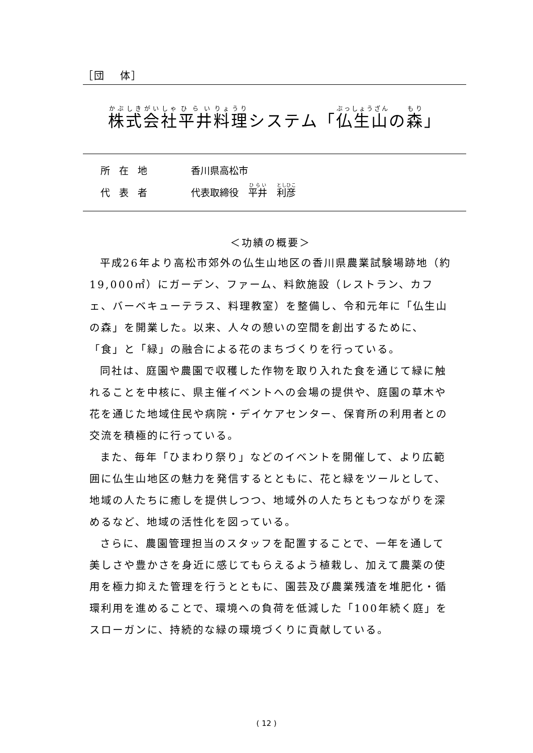［団　 体］
株式会社平井料理システム「仏生山の森」
所在地 香川県高松市
代表者 代表取締役　平井　利彦
＜功績の概要＞
平成26年より高松市郊外の仏生山地区の香川県農業試験場跡地（約19,000㎡）にガーデン、ファーム、料飲施設（レストラン、カフェ、バーベキューテラス、料理教室）を整備し、令和元年に「仏生山の森」を開業した。以来、人々の憩いの空間を創出するために、「食」と「緑」の融合による花のまちづくりを行っている。
同社は、庭園や農園で収穫した作物を取り入れた食を通じて緑に触れることを中核に、県主催イベントへの会場の提供や、庭園の草木や花を通じた地域住民や病院・デイケアセンター、保育所の利用者との交流を積極的に行っている。
また、毎年「ひまわり祭り」などのイベントを開催して、より広範囲に仏生山地区の魅力を発信するとともに、花と緑をツールとして、地域の人たちに癒しを提供しつつ、地域外の人たちともつながりを深めるなど、地域の活性化を図っている。
さらに、農園管理担当のスタッフを配置することで、一年を通して美しさや豊かさを身近に感じてもらえるよう植栽し、加えて農薬の使用を極力抑えた管理を行うとともに、園芸及び農業残渣を堆肥化・循環利用を進めることで、環境への負荷を低減した「100年続く庭」をスローガンに、持続的な緑の環境づくりに貢献している。
( 12 )